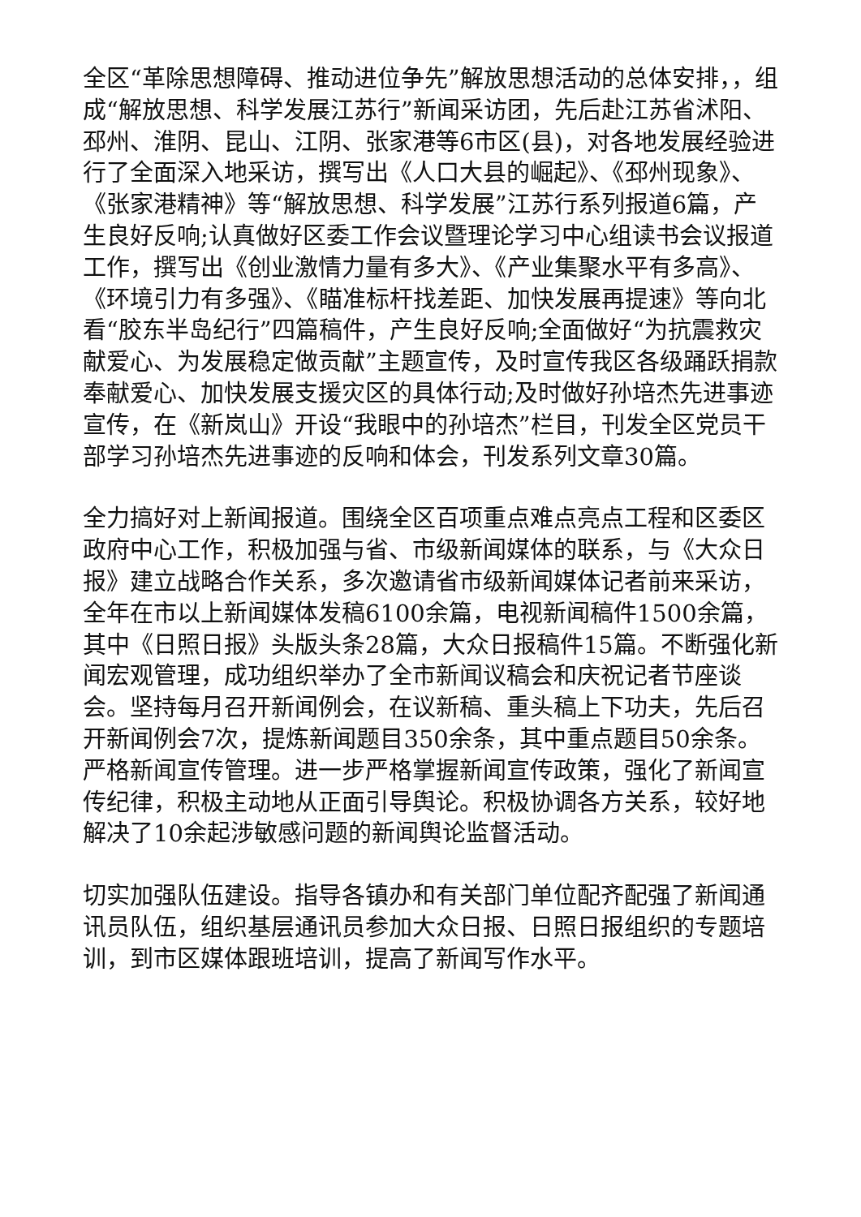全区“革除思想障碍、推动进位争先”解放思想活动的总体安排，，组成“解放思想、科学发展江苏行”新闻采访团，先后赴江苏省沭阳、邳州、淮阴、昆山、江阴、张家港等6市区(县)，对各地发展经验进行了全面深入地采访，撰写出《人口大县的崛起》、《邳州现象》、《张家港精神》等“解放思想、科学发展”江苏行系列报道6篇，产生良好反响;认真做好区委工作会议暨理论学习中心组读书会议报道工作，撰写出《创业激情力量有多大》、《产业集聚水平有多高》、《环境引力有多强》、《瞄准标杆找差距、加快发展再提速》等向北看“胶东半岛纪行”四篇稿件，产生良好反响;全面做好“为抗震救灾献爱心、为发展稳定做贡献”主题宣传，及时宣传我区各级踊跃捐款奉献爱心、加快发展支援灾区的具体行动;及时做好孙培杰先进事迹宣传，在《新岚山》开设“我眼中的孙培杰”栏目，刊发全区党员干部学习孙培杰先进事迹的反响和体会，刊发系列文章30篇。
全力搞好对上新闻报道。围绕全区百项重点难点亮点工程和区委区政府中心工作，积极加强与省、市级新闻媒体的联系，与《大众日报》建立战略合作关系，多次邀请省市级新闻媒体记者前来采访，全年在市以上新闻媒体发稿6100余篇，电视新闻稿件1500余篇，其中《日照日报》头版头条28篇，大众日报稿件15篇。不断强化新闻宏观管理，成功组织举办了全市新闻议稿会和庆祝记者节座谈会。坚持每月召开新闻例会，在议新稿、重头稿上下功夫，先后召开新闻例会7次，提炼新闻题目350余条，其中重点题目50余条。严格新闻宣传管理。进一步严格掌握新闻宣传政策，强化了新闻宣传纪律，积极主动地从正面引导舆论。积极协调各方关系，较好地解决了10余起涉敏感问题的新闻舆论监督活动。
切实加强队伍建设。指导各镇办和有关部门单位配齐配强了新闻通讯员队伍，组织基层通讯员参加大众日报、日照日报组织的专题培训，到市区媒体跟班培训，提高了新闻写作水平。